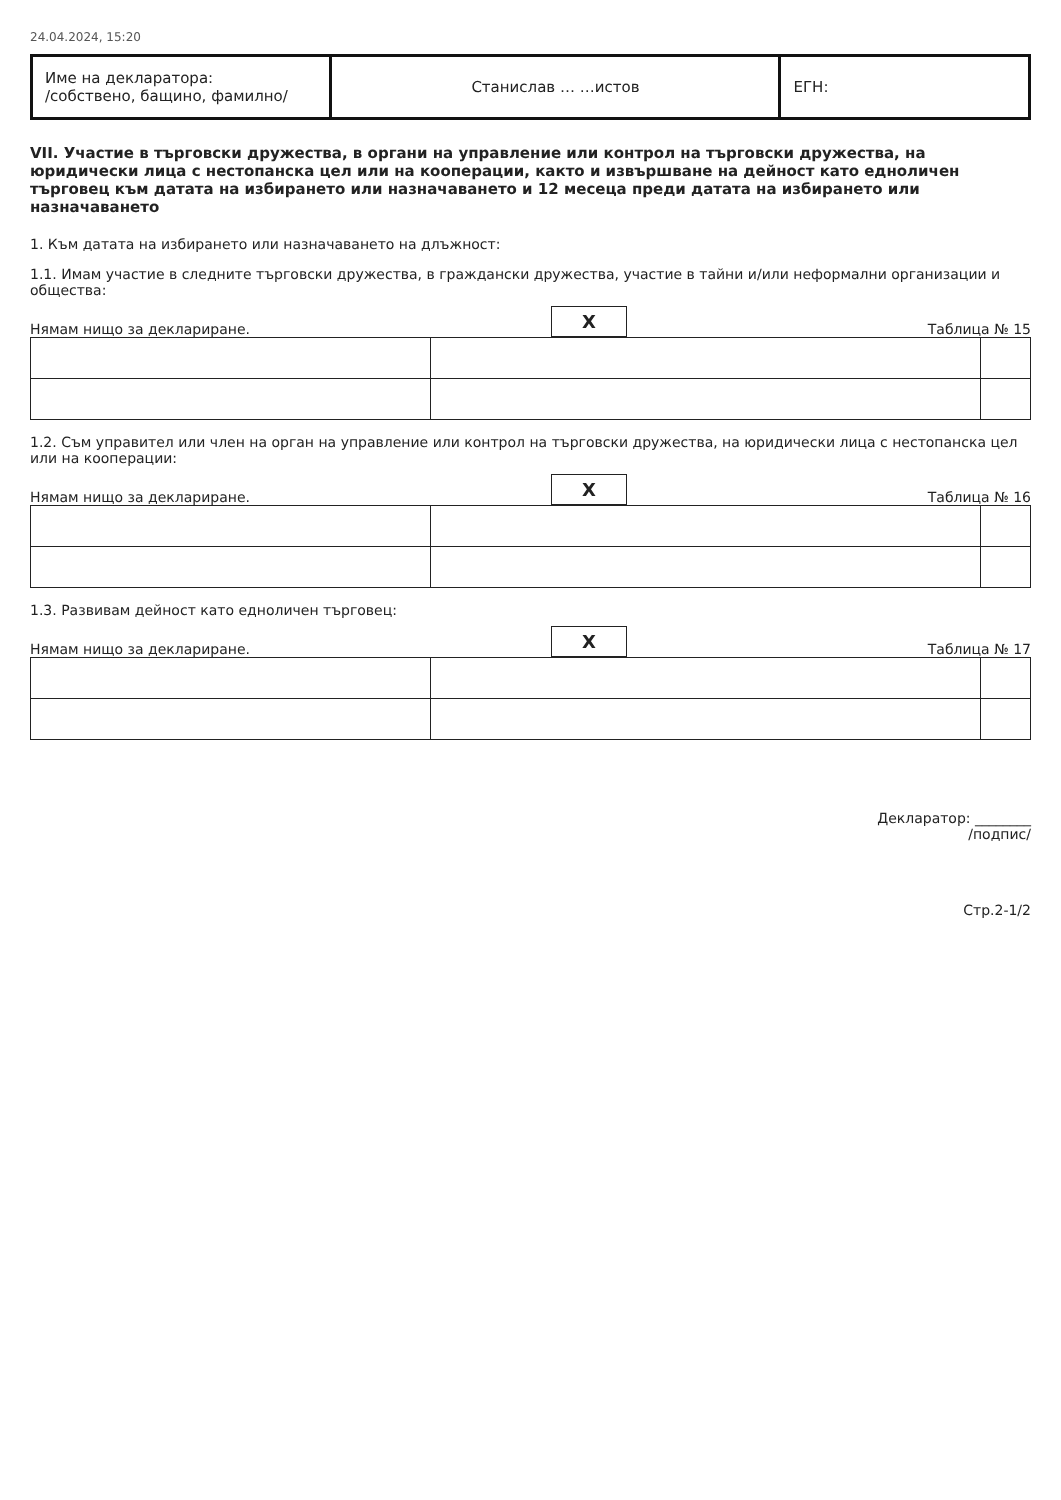24.04.2024, 15:20
| Име на декларатора: /собствено, бащино, фамилно/ | Станислав … …истов | ЕГН: |
VII. Участие в търговски дружества, в органи на управление или контрол на търговски дружества, на юридически лица с нестопанска цел или на кооперации, както и извършване на дейност като едноличен търговец към датата на избирането или назначаването и 12 месеца преди датата на избирането или назначаването
1. Към датата на избирането или назначаването на длъжност:
1.1. Имам участие в следните търговски дружества, в граждански дружества, участие в тайни и/или неформални организации и общества:
Нямам нищо за деклариране. X Таблица № 15
1.2. Съм управител или член на орган на управление или контрол на търговски дружества, на юридически лица с нестопанска цел или на кооперации:
Нямам нищо за деклариране. X Таблица № 16
1.3. Развивам дейност като едноличен търговец:
Нямам нищо за деклариране. X Таблица № 17
Декларатор: ________
/подпис/
Стр.2-1/2